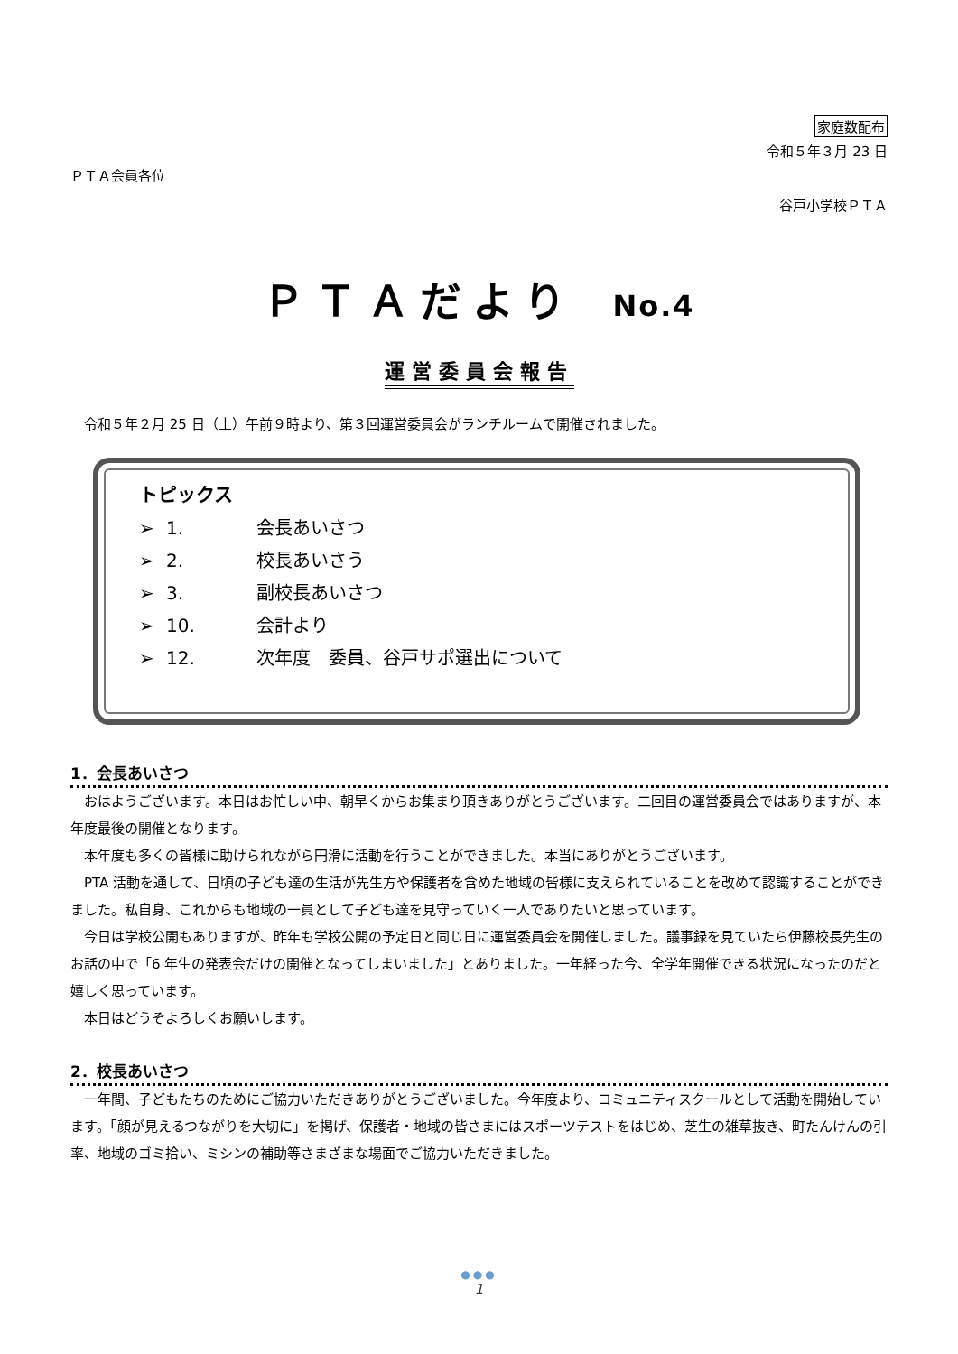家庭数配布
令和５年３月 23 日
ＰＴＡ会員各位
谷戸小学校ＰＴＡ
ＰＴＡだより No.4
運営委員会報告
令和５年２月 25 日（土）午前９時より、第３回運営委員会がランチルームで開催されました。
トピックス
➢ 1. 会長あいさつ
➢ 2. 校長あいさう
➢ 3. 副校長あいさつ
➢ 10. 会計より
➢ 12. 次年度　委員、谷戸サポ選出について
1．会長あいさつ
おはようございます。本日はお忙しい中、朝早くからお集まり頂きありがとうございます。二回目の運営委員会ではありますが、本年度最後の開催となります。
本年度も多くの皆様に助けられながら円滑に活動を行うことができました。本当にありがとうございます。
PTA 活動を通して、日頃の子ども達の生活が先生方や保護者を含めた地域の皆様に支えられていることを改めて認識することができました。私自身、これからも地域の一員として子ども達を見守っていく一人でありたいと思っています。
今日は学校公開もありますが、昨年も学校公開の予定日と同じ日に運営委員会を開催しました。議事録を見ていたら伊藤校長先生のお話の中で「6 年生の発表会だけの開催となってしまいました」とありました。一年経った今、全学年開催できる状況になったのだと嬉しく思っています。
本日はどうぞよろしくお願いします。
2．校長あいさつ
一年間、子どもたちのためにご協力いただきありがとうございました。今年度より、コミュニティスクールとして活動を開始しています。「顔が見えるつながりを大切に」を掲げ、保護者・地域の皆さまにはスポーツテストをはじめ、芝生の雑草抜き、町たんけんの引率、地域のゴミ拾い、ミシンの補助等さまざまな場面でご協力いただきました。
●●●
1